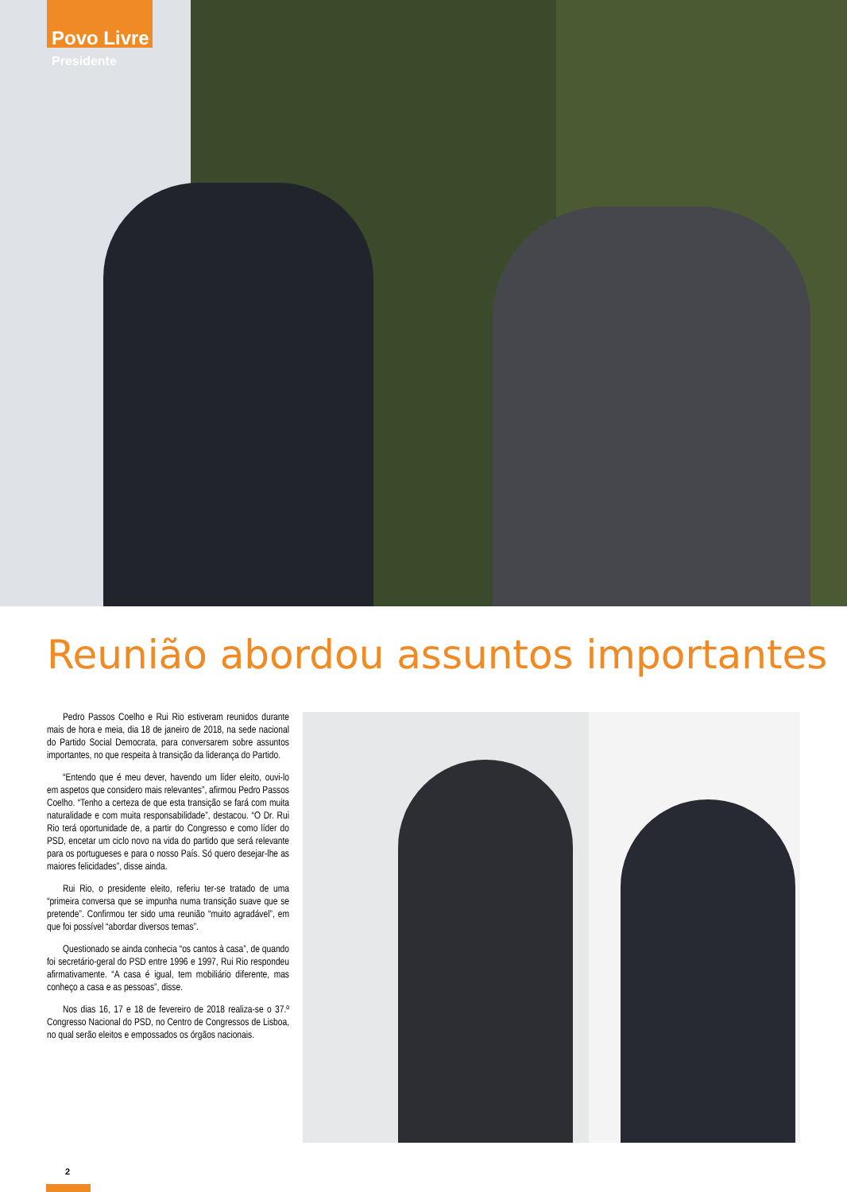Povo Livre
Presidente
Reunião abordou assuntos importantes
Pedro Passos Coelho e Rui Rio estiveram reunidos durante mais de hora e meia, dia 18 de janeiro de 2018, na sede nacional do Partido Social Democrata, para conversarem sobre assuntos importantes, no que respeita à transição da liderança do Partido.
“Entendo que é meu dever, havendo um líder eleito, ouvi-lo em aspetos que considero mais relevantes”, afirmou Pedro Passos Coelho. “Tenho a certeza de que esta transição se fará com muita naturalidade e com muita responsabilidade”, destacou. “O Dr. Rui Rio terá oportunidade de, a partir do Congresso e como líder do PSD, encetar um ciclo novo na vida do partido que será relevante para os portugueses e para o nosso País. Só quero desejar-lhe as maiores felicidades”, disse ainda.
Rui Rio, o presidente eleito, referiu ter-se tratado de uma “primeira conversa que se impunha numa transição suave que se pretende”. Confirmou ter sido uma reunião “muito agradável”, em que foi possível “abordar diversos temas”.
Questionado se ainda conhecia “os cantos à casa”, de quando foi secretário-geral do PSD entre 1996 e 1997, Rui Rio respondeu afirmativamente. “A casa é igual, tem mobiliário diferente, mas conheço a casa e as pessoas”, disse.
Nos dias 16, 17 e 18 de fevereiro de 2018 realiza-se o 37.º Congresso Nacional do PSD, no Centro de Congressos de Lisboa, no qual serão eleitos e empossados os órgãos nacionais.
2